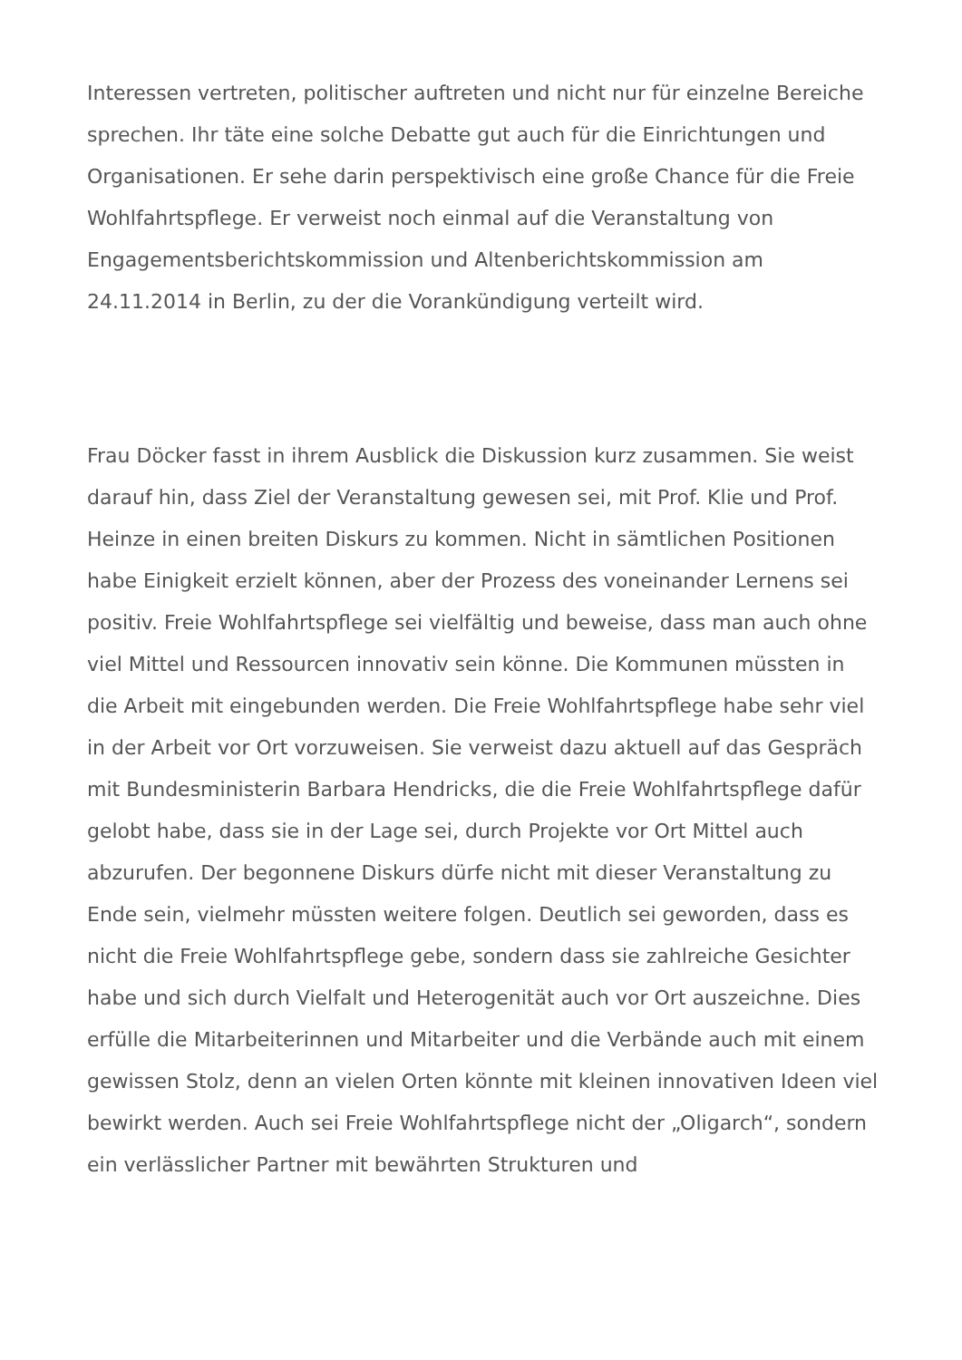Interessen vertreten, politischer auftreten und nicht nur für einzelne Bereiche sprechen. Ihr täte eine solche Debatte gut auch für die Einrichtungen und Organisationen. Er sehe darin perspektivisch eine große Chance für die Freie Wohlfahrtspflege. Er verweist noch einmal auf die Veranstaltung von Engagementsberichtskommission und Altenberichtskommission am 24.11.2014 in Berlin, zu der die Vorankündigung verteilt wird.
Frau Döcker fasst in ihrem Ausblick die Diskussion kurz zusammen. Sie weist darauf hin, dass Ziel der Veranstaltung gewesen sei, mit Prof. Klie und Prof. Heinze in einen breiten Diskurs zu kommen. Nicht in sämtlichen Positionen habe Einigkeit erzielt können, aber der Prozess des voneinander Lernens sei positiv. Freie Wohlfahrtspflege sei vielfältig und beweise, dass man auch ohne viel Mittel und Ressourcen innovativ sein könne. Die Kommunen müssten in die Arbeit mit eingebunden werden. Die Freie Wohlfahrtspflege habe sehr viel in der Arbeit vor Ort vorzuweisen. Sie verweist dazu aktuell auf das Gespräch mit Bundesministerin Barbara Hendricks, die die Freie Wohlfahrtspflege dafür gelobt habe, dass sie in der Lage sei, durch Projekte vor Ort Mittel auch abzurufen. Der begonnene Diskurs dürfe nicht mit dieser Veranstaltung zu Ende sein, vielmehr müssten weitere folgen. Deutlich sei geworden, dass es nicht die Freie Wohlfahrtspflege gebe, sondern dass sie zahlreiche Gesichter habe und sich durch Vielfalt und Heterogenität auch vor Ort auszeichne. Dies erfülle die Mitarbeiterinnen und Mitarbeiter und die Verbände auch mit einem gewissen Stolz, denn an vielen Orten könnte mit kleinen innovativen Ideen viel bewirkt werden. Auch sei Freie Wohlfahrtspflege nicht der „Oligarch“, sondern ein verlässlicher Partner mit bewährten Strukturen und